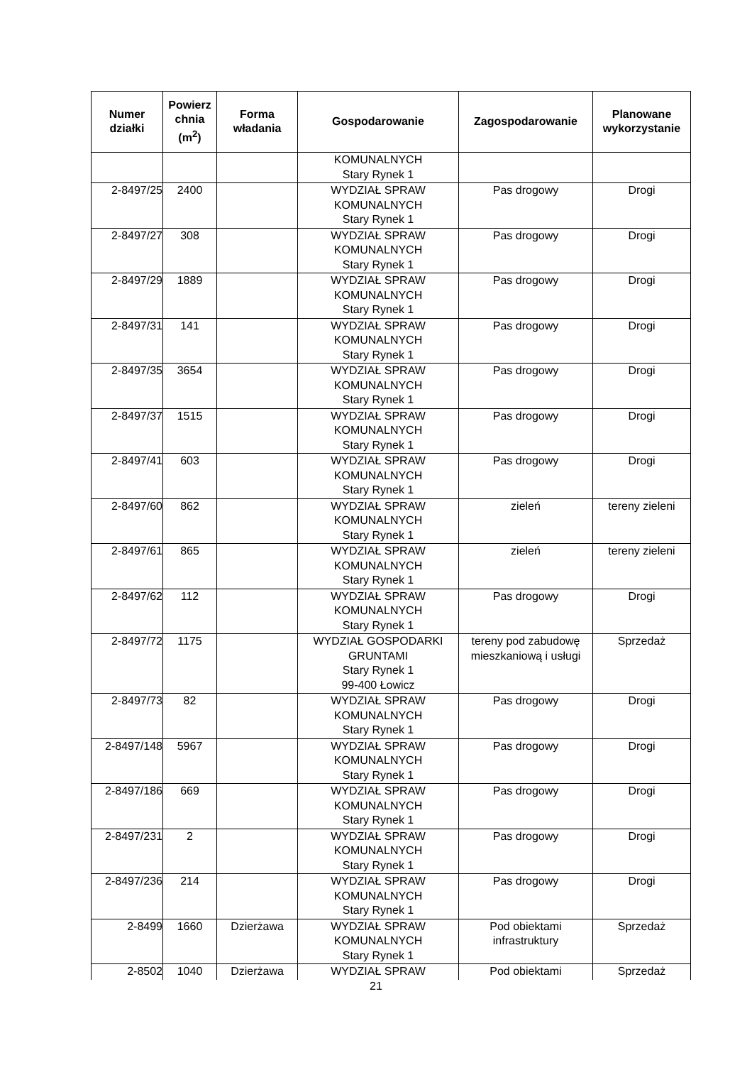| Numer działki | Powierz chnia (m<sup>2</sup>) | Forma władania | Gospodarowanie | Zagospodarowanie | Planowane wykorzystanie |
| --- | --- | --- | --- | --- | --- |
| | | | KOMUNALNYCH Stary Rynek 1 | | |
| 2-8497/25 | 2400 | | WYDZIAŁ SPRAW KOMUNALNYCH Stary Rynek 1 | Pas drogowy | Drogi |
| 2-8497/27 | 308 | | WYDZIAŁ SPRAW KOMUNALNYCH Stary Rynek 1 | Pas drogowy | Drogi |
| 2-8497/29 | 1889 | | WYDZIAŁ SPRAW KOMUNALNYCH Stary Rynek 1 | Pas drogowy | Drogi |
| 2-8497/31 | 141 | | WYDZIAŁ SPRAW KOMUNALNYCH Stary Rynek 1 | Pas drogowy | Drogi |
| 2-8497/35 | 3654 | | WYDZIAŁ SPRAW KOMUNALNYCH Stary Rynek 1 | Pas drogowy | Drogi |
| 2-8497/37 | 1515 | | WYDZIAŁ SPRAW KOMUNALNYCH Stary Rynek 1 | Pas drogowy | Drogi |
| 2-8497/41 | 603 | | WYDZIAŁ SPRAW KOMUNALNYCH Stary Rynek 1 | Pas drogowy | Drogi |
| 2-8497/60 | 862 | | WYDZIAŁ SPRAW KOMUNALNYCH Stary Rynek 1 | zieleń | tereny zieleni |
| 2-8497/61 | 865 | | WYDZIAŁ SPRAW KOMUNALNYCH Stary Rynek 1 | zieleń | tereny zieleni |
| 2-8497/62 | 112 | | WYDZIAŁ SPRAW KOMUNALNYCH Stary Rynek 1 | Pas drogowy | Drogi |
| 2-8497/72 | 1175 | | WYDZIAŁ GOSPODARKI GRUNTAMI Stary Rynek 1 99-400 Łowicz | tereny pod zabudowę mieszkaniową i usługi | Sprzedaż |
| 2-8497/73 | 82 | | WYDZIAŁ SPRAW KOMUNALNYCH Stary Rynek 1 | Pas drogowy | Drogi |
| 2-8497/148 | 5967 | | WYDZIAŁ SPRAW KOMUNALNYCH Stary Rynek 1 | Pas drogowy | Drogi |
| 2-8497/186 | 669 | | WYDZIAŁ SPRAW KOMUNALNYCH Stary Rynek 1 | Pas drogowy | Drogi |
| 2-8497/231 | 2 | | WYDZIAŁ SPRAW KOMUNALNYCH Stary Rynek 1 | Pas drogowy | Drogi |
| 2-8497/236 | 214 | | WYDZIAŁ SPRAW KOMUNALNYCH Stary Rynek 1 | Pas drogowy | Drogi |
| 2-8499 | 1660 | Dzierżawa | WYDZIAŁ SPRAW KOMUNALNYCH Stary Rynek 1 | Pod obiektami infrastruktury | Sprzedaż |
| 2-8502 | 1040 | Dzierżawa | WYDZIAŁ SPRAW | Pod obiektami | Sprzedaż |
21